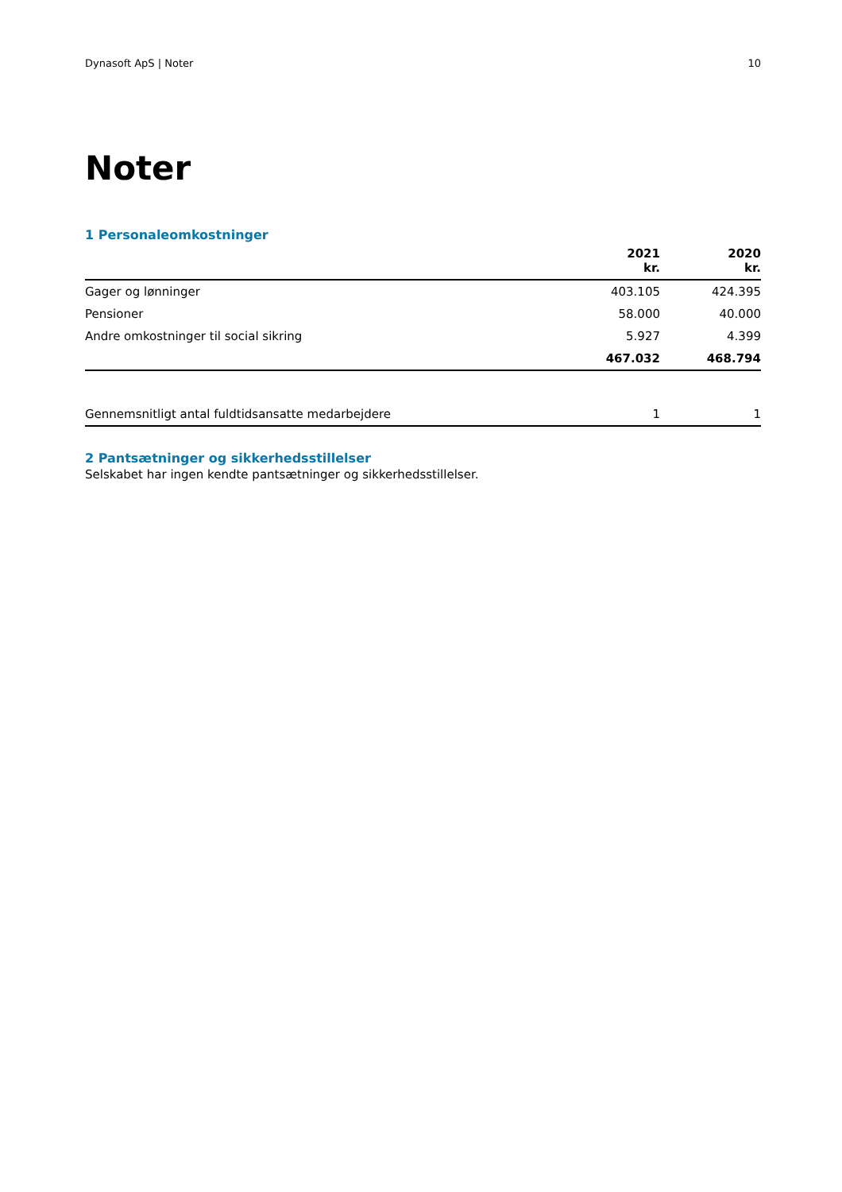Dynasoft ApS | Noter 10
Noter
1 Personaleomkostninger
| | 2021 kr. | 2020 kr. |
| --- | --- | --- |
| Gager og lønninger | 403.105 | 424.395 |
| Pensioner | 58.000 | 40.000 |
| Andre omkostninger til social sikring | 5.927 | 4.399 |
| | 467.032 | 468.794 |
| Gennemsnitligt antal fuldtidsansatte medarbejdere | 1 | 1 |
2 Pantsætninger og sikkerhedsstillelser
Selskabet har ingen kendte pantsætninger og sikkerhedsstillelser.